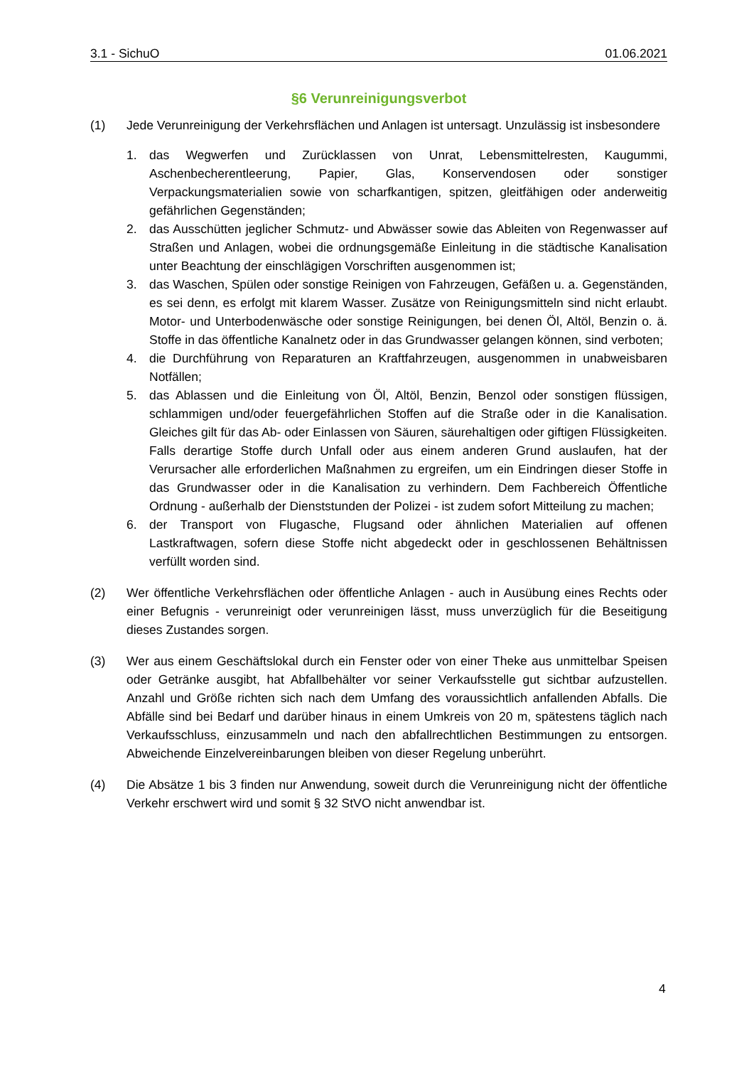3.1 - SichuO 01.06.2021
§6 Verunreinigungsverbot
(1) Jede Verunreinigung der Verkehrsflächen und Anlagen ist untersagt. Unzulässig ist insbesondere
1. das Wegwerfen und Zurücklassen von Unrat, Lebensmittelresten, Kaugummi, Aschenbecherentleerung, Papier, Glas, Konservendosen oder sonstiger Verpackungsmaterialien sowie von scharfkantigen, spitzen, gleitfähigen oder anderweitig gefährlichen Gegenständen;
2. das Ausschütten jeglicher Schmutz- und Abwässer sowie das Ableiten von Regenwasser auf Straßen und Anlagen, wobei die ordnungsgemäße Einleitung in die städtische Kanalisation unter Beachtung der einschlägigen Vorschriften ausgenommen ist;
3. das Waschen, Spülen oder sonstige Reinigen von Fahrzeugen, Gefäßen u. a. Gegenständen, es sei denn, es erfolgt mit klarem Wasser. Zusätze von Reinigungsmitteln sind nicht erlaubt. Motor- und Unterbodenwäsche oder sonstige Reinigungen, bei denen Öl, Altöl, Benzin o. ä. Stoffe in das öffentliche Kanalnetz oder in das Grundwasser gelangen können, sind verboten;
4. die Durchführung von Reparaturen an Kraftfahrzeugen, ausgenommen in unabweisbaren Notfällen;
5. das Ablassen und die Einleitung von Öl, Altöl, Benzin, Benzol oder sonstigen flüssigen, schlammigen und/oder feuergefährlichen Stoffen auf die Straße oder in die Kanalisation. Gleiches gilt für das Ab- oder Einlassen von Säuren, säurehaltigen oder giftigen Flüssigkeiten. Falls derartige Stoffe durch Unfall oder aus einem anderen Grund auslaufen, hat der Verursacher alle erforderlichen Maßnahmen zu ergreifen, um ein Eindringen dieser Stoffe in das Grundwasser oder in die Kanalisation zu verhindern. Dem Fachbereich Öffentliche Ordnung - außerhalb der Dienststunden der Polizei - ist zudem sofort Mitteilung zu machen;
6. der Transport von Flugasche, Flugsand oder ähnlichen Materialien auf offenen Lastkraftwagen, sofern diese Stoffe nicht abgedeckt oder in geschlossenen Behältnissen verfüllt worden sind.
(2) Wer öffentliche Verkehrsflächen oder öffentliche Anlagen - auch in Ausübung eines Rechts oder einer Befugnis - verunreinigt oder verunreinigen lässt, muss unverzüglich für die Beseitigung dieses Zustandes sorgen.
(3) Wer aus einem Geschäftslokal durch ein Fenster oder von einer Theke aus unmittelbar Speisen oder Getränke ausgibt, hat Abfallbehälter vor seiner Verkaufsstelle gut sichtbar aufzustellen. Anzahl und Größe richten sich nach dem Umfang des voraussichtlich anfallenden Abfalls. Die Abfälle sind bei Bedarf und darüber hinaus in einem Umkreis von 20 m, spätestens täglich nach Verkaufsschluss, einzusammeln und nach den abfallrechtlichen Bestimmungen zu entsorgen. Abweichende Einzelvereinbarungen bleiben von dieser Regelung unberührt.
(4) Die Absätze 1 bis 3 finden nur Anwendung, soweit durch die Verunreinigung nicht der öffentliche Verkehr erschwert wird und somit § 32 StVO nicht anwendbar ist.
4